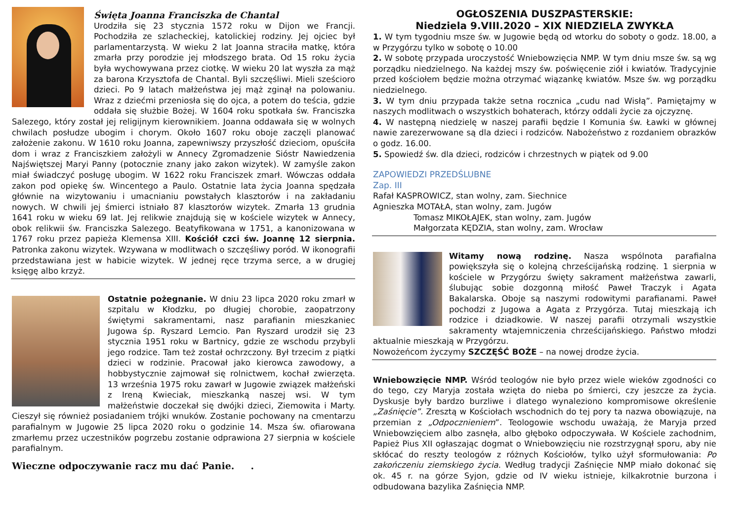Święta Joanna Franciszka de Chantal
Urodziła się 23 stycznia 1572 roku w Dijon we Francji. Pochodziła ze szlacheckiej, katolickiej rodziny. Jej ojciec był parlamentarzystą. W wieku 2 lat Joanna straciła matkę, która zmarła przy porodzie jej młodszego brata. Od 15 roku życia była wychowywana przez ciotkę. W wieku 20 lat wyszła za mąż za barona Krzysztofa de Chantal. Byli szczęśliwi. Mieli sześcioro dzieci. Po 9 latach małżeństwa jej mąż zginął na polowaniu. Wraz z dziećmi przeniosła się do ojca, a potem do teścia, gdzie oddała się służbie Bożej. W 1604 roku spotkała św. Franciszka Salezego, który został jej religijnym kierownikiem. Joanna oddawała się w wolnych chwilach posłudze ubogim i chorym. Około 1607 roku oboje zaczęli planować założenie zakonu. W 1610 roku Joanna, zapewniwszy przyszłość dzieciom, opuściła dom i wraz z Franciszkiem założyli w Annecy Zgromadzenie Sióstr Nawiedzenia Najświętszej Maryi Panny (potocznie znany jako zakon wizytek). W zamyśle zakon miał świadczyć posługę ubogim. W 1622 roku Franciszek zmarł. Wówczas oddała zakon pod opiekę św. Wincentego a Paulo. Ostatnie lata życia Joanna spędzała głównie na wizytowaniu i umacnianiu powstałych klasztorów i na zakładaniu nowych. W chwili jej śmierci istniało 87 klasztorów wizytek. Zmarła 13 grudnia 1641 roku w wieku 69 lat. Jej relikwie znajdują się w kościele wizytek w Annecy, obok relikwii św. Franciszka Salezego. Beatyfikowana w 1751, a kanonizowana w 1767 roku przez papieża Klemensa XIII. Kościół czci św. Joannę 12 sierpnia. Patronka zakonu wizytek. Wzywana w modlitwach o szczęśliwy poród. W ikonografii przedstawiana jest w habicie wizytek. W jednej ręce trzyma serce, a w drugiej księgę albo krzyż.
Ostatnie pożegnanie. W dniu 23 lipca 2020 roku zmarł w szpitalu w Kłodzku, po długiej chorobie, zaopatrzony świętymi sakramentami, nasz parafianin mieszkaniec Jugowa śp. Ryszard Lemcio. Pan Ryszard urodził się 23 stycznia 1951 roku w Bartnicy, gdzie ze wschodu przybyli jego rodzice. Tam też został ochrzczony. Był trzecim z piątki dzieci w rodzinie. Pracował jako kierowca zawodowy, a hobbystycznie zajmował się rolnictwem, kochał zwierzęta. 13 września 1975 roku zawarł w Jugowie związek małżeński z Ireną Kwieciak, mieszkanką naszej wsi. W tym małżeństwie doczekał się dwójki dzieci, Ziemowita i Marty. Cieszył się również posiadaniem trójki wnuków. Zostanie pochowany na cmentarzu parafialnym w Jugowie 25 lipca 2020 roku o godzinie 14. Msza św. ofiarowana zmarłemu przez uczestników pogrzebu zostanie odprawiona 27 sierpnia w kościele parafialnym.
Wieczne odpoczywanie racz mu dać Panie. .
OGŁOSZENIA DUSZPASTERSKIE:
Niedziela 9.VIII.2020 – XIX NIEDZIELA ZWYKŁA
1. W tym tygodniu msze św. w Jugowie będą od wtorku do soboty o godz. 18.00, a w Przygórzu tylko w sobotę o 10.00
2. W sobotę przypada uroczystość Wniebowzięcia NMP. W tym dniu msze św. są wg porządku niedzielnego. Na każdej mszy św. poświęcenie ziół i kwiatów. Tradycyjnie przed kościołem będzie można otrzymać wiązankę kwiatów. Msze św. wg porządku niedzielnego.
3. W tym dniu przypada także setna rocznica „cudu nad Wisłą”. Pamiętajmy w naszych modlitwach o wszystkich bohaterach, którzy oddali życie za ojczyznę.
4. W następną niedzielę w naszej parafii będzie I Komunia św. Ławki w głównej nawie zarezerwowane są dla dzieci i rodziców. Nabożeństwo z rozdaniem obrazków o godz. 16.00.
5. Spowiedź św. dla dzieci, rodziców i chrzestnych w piątek od 9.00
ZAPOWIEDZI PRZEDŚLUBNE
Zap. III
Rafał KASPROWICZ, stan wolny, zam. Siechnice
Agnieszka MOTAŁA, stan wolny, zam. Jugów
Tomasz MIKOŁAJEK, stan wolny, zam. Jugów
Małgorzata KĘDZIA, stan wolny, zam. Wrocław
Witamy nową rodzinę. Nasza wspólnota parafialna powiększyła się o kolejną chrześcijańską rodzinę. 1 sierpnia w kościele w Przygórzu święty sakrament małżeństwa zawarli, ślubując sobie dozgonną miłość Paweł Traczyk i Agata Bakalarska. Oboje są naszymi rodowitymi parafianami. Paweł pochodzi z Jugowa a Agata z Przygórza. Tutaj mieszkają ich rodzice i dziadkowie. W naszej parafii otrzymali wszystkie sakramenty wtajemniczenia chrześcijańskiego. Państwo młodzi aktualnie mieszkają w Przygórzu.
Nowożeńcom życzymy SZCZĘŚĆ BOŻE – na nowej drodze życia.
Wniebowzięcie NMP. Wśród teologów nie było przez wiele wieków zgodności co do tego, czy Maryja została wzięta do nieba po śmierci, czy jeszcze za życia. Dyskusje były bardzo burzliwe i dlatego wynaleziono kompromisowe określenie „Zaśnięcie”. Zresztą w Kościołach wschodnich do tej pory ta nazwa obowiązuje, na przemian z „Odpocznieniem”. Teologowie wschodu uważają, że Maryja przed Wniebowzięciem albo zasnęła, albo głęboko odpoczywała. W Kościele zachodnim, Papież Pius XII ogłaszając dogmat o Wniebowzięciu nie rozstrzygnął sporu, aby nie skłócać do reszty teologów z różnych Kościołów, tylko użył sformułowania: Po zakończeniu ziemskiego życia. Według tradycji Zaśnięcie NMP miało dokonać się ok. 45 r. na górze Syjon, gdzie od IV wieku istnieje, kilkakrotnie burzona i odbudowana bazylika Zaśnięcia NMP.